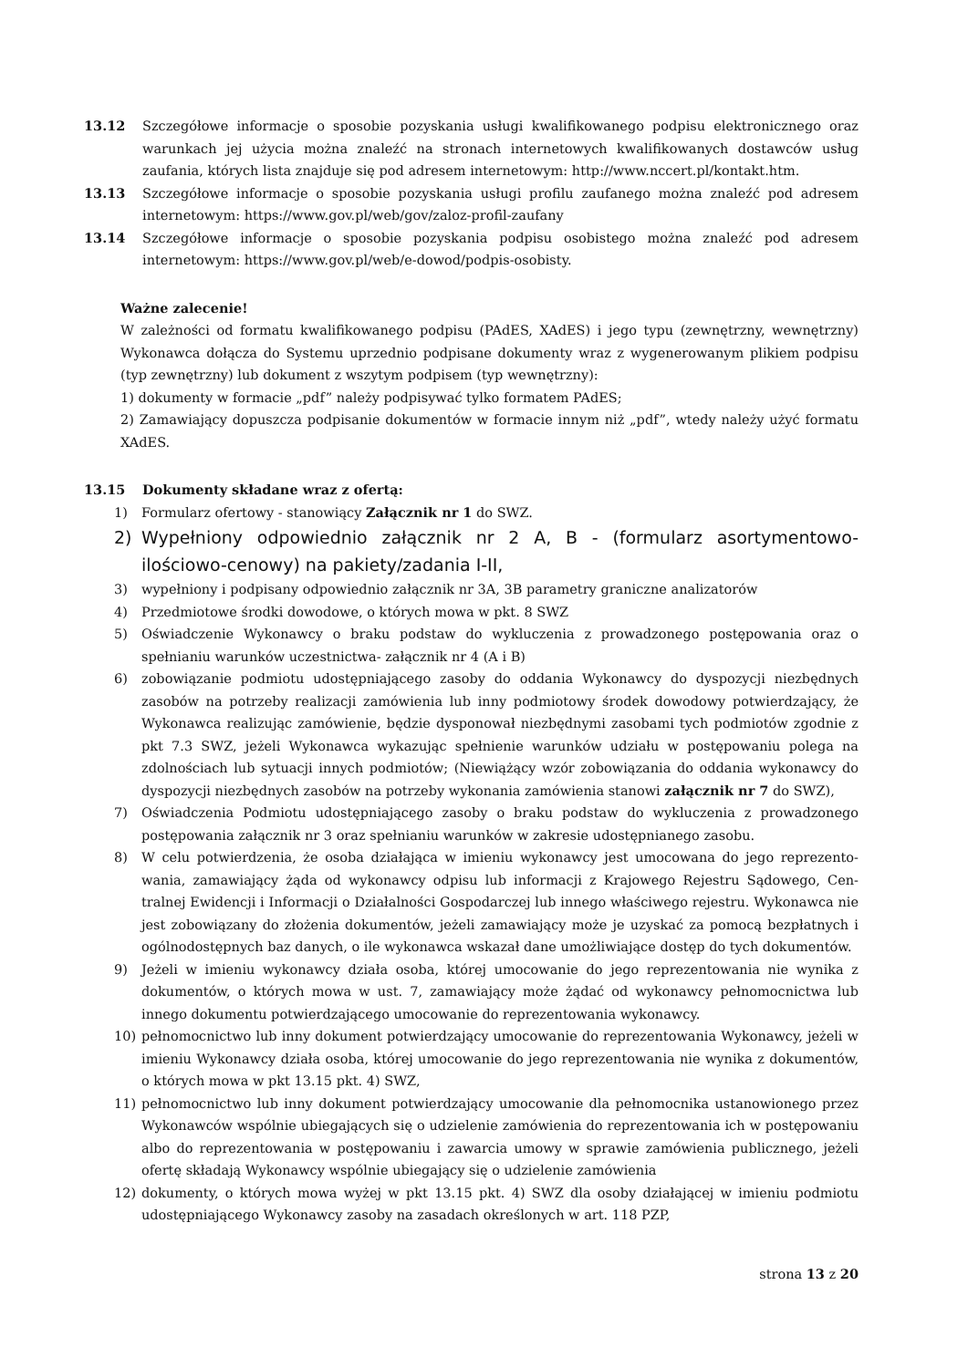13.12 Szczegółowe informacje o sposobie pozyskania usługi kwalifikowanego podpisu elektronicznego oraz warunkach jej użycia można znaleźć na stronach internetowych kwalifikowanych dostawców usług zaufania, których lista znajduje się pod adresem internetowym: http://www.nccert.pl/kontakt.htm.
13.13 Szczegółowe informacje o sposobie pozyskania usługi profilu zaufanego można znaleźć pod adresem internetowym: https://www.gov.pl/web/gov/zaloz-profil-zaufany
13.14 Szczegółowe informacje o sposobie pozyskania podpisu osobistego można znaleźć pod adresem internetowym: https://www.gov.pl/web/e-dowod/podpis-osobisty.
Ważne zalecenie!
W zależności od formatu kwalifikowanego podpisu (PAdES, XAdES) i jego typu (zewnętrzny, wewnętrzny) Wykonawca dołącza do Systemu uprzednio podpisane dokumenty wraz z wygenerowanym plikiem podpisu (typ zewnętrzny) lub dokument z wszytym podpisem (typ wewnętrzny):
1) dokumenty w formacie „pdf” należy podpisywać tylko formatem PAdES;
2) Zamawiający dopuszcza podpisanie dokumentów w formacie innym niż „pdf”, wtedy należy użyć formatu XAdES.
13.15 Dokumenty składane wraz z ofertą:
1) Formularz ofertowy - stanowiący Załącznik nr 1 do SWZ.
2) Wypełniony odpowiednio załącznik nr 2 A, B - (formularz asortymentowo-ilościowo-cenowy) na pakiety/zadania I-II,
3) wypełniony i podpisany odpowiednio załącznik nr 3A, 3B parametry graniczne analizatorów
4) Przedmiotowe środki dowodowe, o których mowa w pkt. 8 SWZ
5) Oświadczenie Wykonawcy o braku podstaw do wykluczenia z prowadzonego postępowania oraz o spełnianiu warunków uczestnictwa- załącznik nr 4 (A i B)
6) zobowiązanie podmiotu udostępniającego zasoby do oddania Wykonawcy do dyspozycji niezbędnych zasobów na potrzeby realizacji zamówienia lub inny podmiotowy środek dowodowy potwierdzający, że Wykonawca realizując zamówienie, będzie dysponował niezbędnymi zasobami tych podmiotów zgodnie z pkt 7.3 SWZ, jeżeli Wykonawca wykazując spełnienie warunków udziału w postępowaniu polega na zdolnościach lub sytuacji innych podmiotów; (Niewiążący wzór zobowiązania do oddania wykonawcy do dyspozycji niezbędnych zasobów na potrzeby wykonania zamówienia stanowi załącznik nr 7 do SWZ),
7) Oświadczenia Podmiotu udostępniającego zasoby o braku podstaw do wykluczenia z prowadzonego postępowania załącznik nr 3 oraz spełnianiu warunków w zakresie udostępnianego zasobu.
8) W celu potwierdzenia, że osoba działająca w imieniu wykonawcy jest umocowana do jego reprezento­wania, zamawiający żąda od wykonawcy odpisu lub informacji z Krajowego Rejestru Sądowego, Cen­tralnej Ewidencji i Informacji o Działalności Gospodarczej lub innego właściwego rejestru. Wykonaw­ca nie jest zobowiązany do złożenia dokumentów, jeżeli zamawiający może je uzyskać za pomocą bez­płatnych i ogólnodostępnych baz danych, o ile wykonawca wskazał dane umożliwiające dostęp do tych dokumentów.
9) Jeżeli w imieniu wykonawcy działa osoba, której umocowanie do jego reprezentowania nie wynika z dokumentów, o których mowa w ust. 7, zamawiający może żądać od wykonawcy pełnomocnictwa lub innego dokumentu potwierdzającego umocowanie do reprezentowania wykonawcy.
10) pełnomocnictwo lub inny dokument potwierdzający umocowanie do reprezentowania Wykonawcy, jeżeli w imieniu Wykonawcy działa osoba, której umocowanie do jego reprezentowania nie wynika z dokumentów, o których mowa w pkt 13.15 pkt. 4) SWZ,
11) pełnomocnictwo lub inny dokument potwierdzający umocowanie dla pełnomocnika ustanowionego przez Wykonawców wspólnie ubiegających się o udzielenie zamówienia do reprezentowania ich w postępowaniu albo do reprezentowania w postępowaniu i zawarcia umowy w sprawie zamówienia publicznego, jeżeli ofertę składają Wykonawcy wspólnie ubiegający się o udzielenie zamówienia
12) dokumenty, o których mowa wyżej w pkt 13.15 pkt. 4) SWZ dla osoby działającej w imieniu podmiotu udostępniającego Wykonawcy zasoby na zasadach określonych w art. 118 PZP,
strona 13 z 20